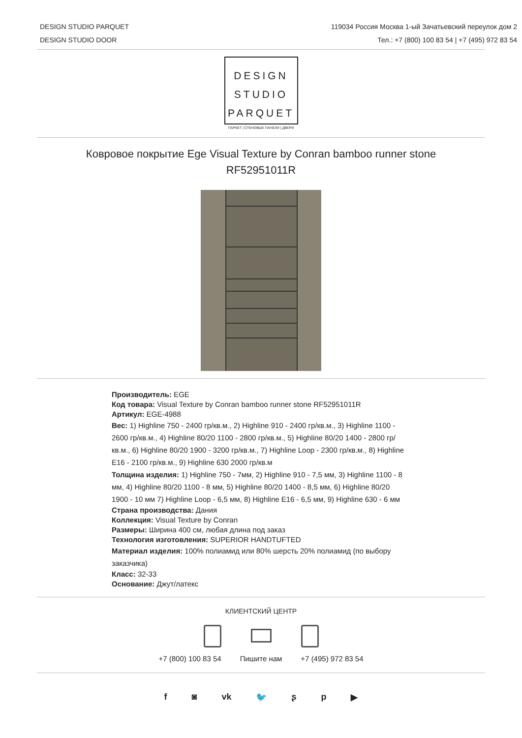DESIGN STUDIO PARQUET
DESIGN STUDIO DOOR
119034 Россия Москва 1-ый Зачатьевский переулок дом 2
Тел.: +7 (800) 100 83 54 | +7 (495) 972 83 54
DESIGN
STUDIO
PARQUET
ПАРКЕТ | СТЕНОВЫЕ ПАНЕЛИ | ДВЕРИ
Ковровое покрытие Ege Visual Texture by Conran bamboo runner stone
RF52951011R
Производитель: EGE
Код товара: Visual Texture by Conran bamboo runner stone RF52951011R
Артикул: EGE-4988
Вес: 1) Highline 750 - 2400 гр/кв.м., 2) Highline 910 - 2400 гр/кв.м., 3) Highline 1100 - 2600 гр/кв.м., 4) Highline 80/20 1100 - 2800 гр/кв.м., 5) Highline 80/20 1400 - 2800 гр/кв.м., 6) Highline 80/20 1900 - 3200 гр/кв.м., 7) Highline Loop - 2300 гр/кв.м., 8) Highline E16 - 2100 гр/кв.м., 9) Highline 630 2000 гр/кв.м
Толщина изделия: 1) Highline 750 - 7мм, 2) Highline 910 - 7,5 мм, 3) Highline 1100 - 8 мм, 4) Highline 80/20 1100 - 8 мм, 5) Highline 80/20 1400 - 8,5 мм, 6) Highline 80/20 1900 - 10 мм 7) Highline Loop - 6,5 мм, 8) Highline E16 - 6,5 мм, 9) Highline 630 - 6 мм
Страна производства: Дания
Коллекция: Visual Texture by Conran
Размеры: Ширина 400 см, любая длина под заказ
Технология изготовления: SUPERIOR HANDTUFTED
Материал изделия: 100% полиамид или 80% шерсть 20% полиамид (по выбору заказчика)
Класс: 32-33
Основание: Джут/латекс
КЛИЕНТСКИЙ ЦЕНТР
+7 (800) 100 83 54 Пишите нам +7 (495) 972 83 54
f ◙ vk 🐦 ʂp ▶